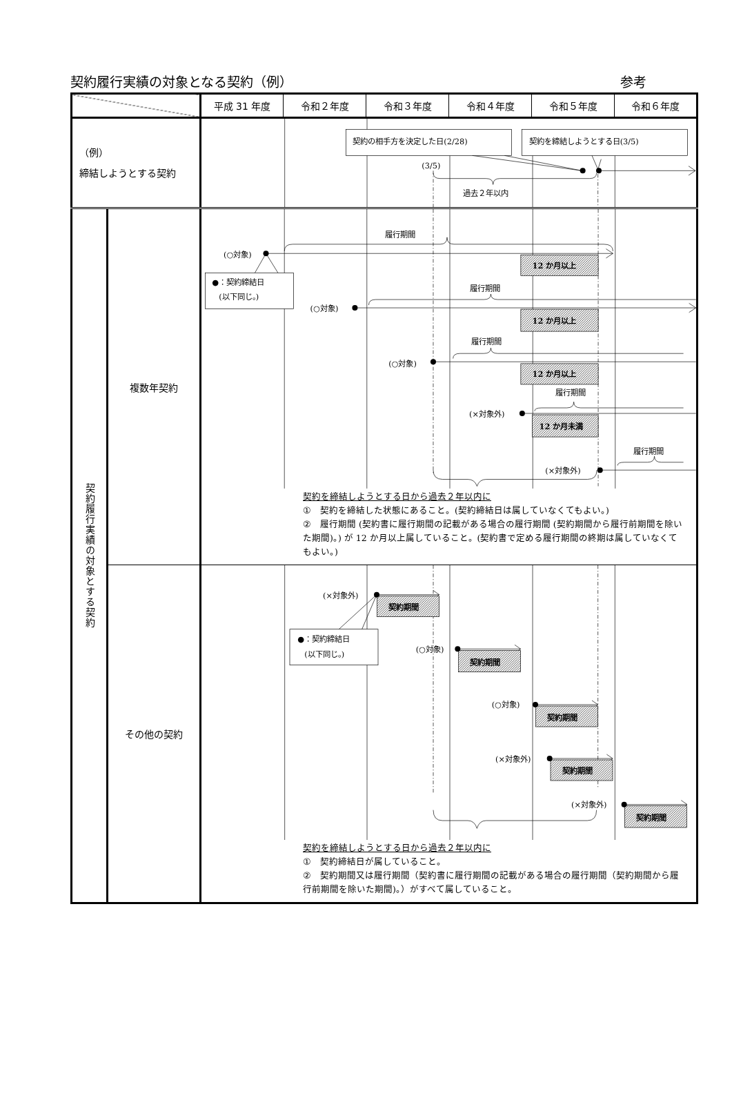契約履行実績の対象となる契約（例） 参考
| | | 平成 31 年度 | 令和２年度 | 令和３年度 | 令和４年度 | 令和５年度 | 令和６年度 |
| --- | --- | --- | --- | --- | --- | --- | --- |
| （例） 締結しようとする契約 | | 契約の相手方を決定した日(2/28) 契約を締結しようとする日(3/5) (3/5) 過去２年以内 | | | | | |
| 契約履行実績の対象とする契約 | 複数年契約 | (○対象) ●：契約締結日 (以下同じ。) 履行期間 12 か月以上 履行期間 (○対象) 12 か月以上 履行期間 (○対象) 12 か月以上 履行期間 (×対象外) 12 か月未満 履行期間 (×対象外) 契約を締結しようとする日から過去２年以内に ① 契約を締結した状態にあること。(契約締結日は属していなくてもよい。) ② 履行期間 (契約書に履行期間の記載がある場合の履行期間 (契約期間から履行前期間を除いた期間)。) が 12 か月以上属していること。(契約書で定める履行期間の終期は属していなくてもよい。) | | | | | |
| | その他の契約 | (×対象外) 契約期間 ●：契約締結日 (以下同じ。) (○対象) 契約期間 (○対象) 契約期間 (×対象外) 契約期間 (×対象外) 契約期間 契約を締結しようとする日から過去２年以内に ① 契約締結日が属していること。 ② 契約期間又は履行期間（契約書に履行期間の記載がある場合の履行期間（契約期間から履行前期間を除いた期間)。）がすべて属していること。 | | | | | |